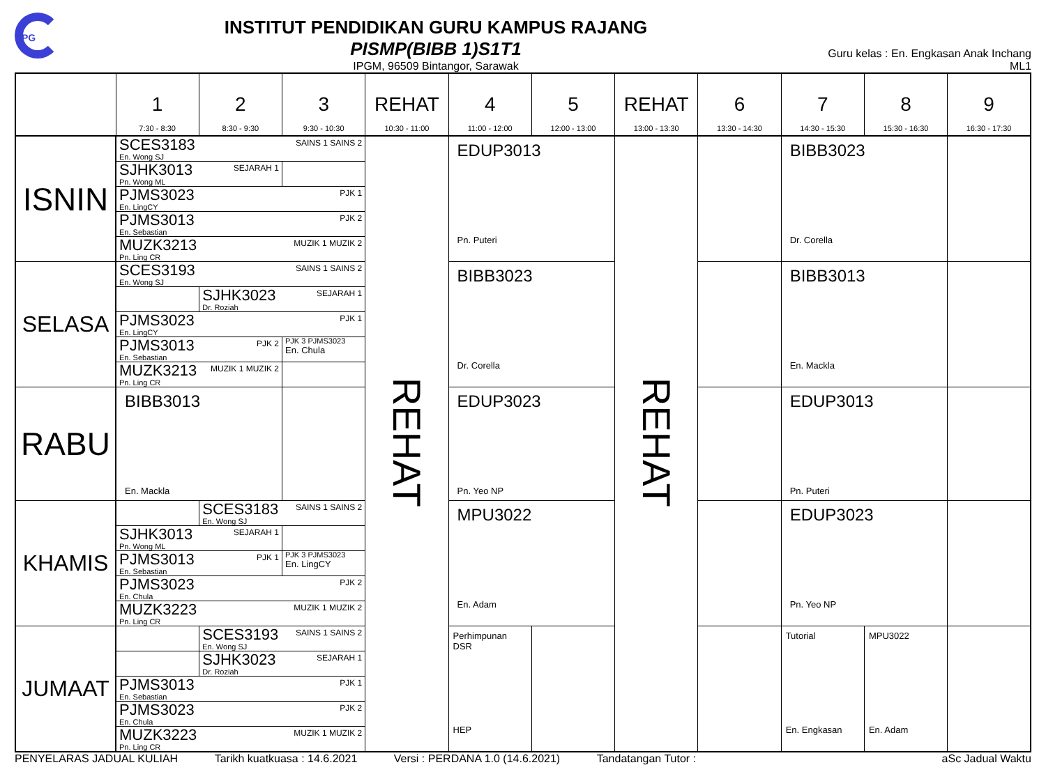iPG
INSTITUT PENDIDIKAN GURU KAMPUS RAJANG
PISMP(BIBB 1)S1T1
IPGM, 96509 Bintangor, Sarawak
Guru kelas : En. Engkasan Anak Inchang
ML1
| | 1 7:30 - 8:30 | 2 8:30 - 9:30 | 3 9:30 - 10:30 | REHAT 10:30 - 11:00 | 4 11:00 - 12:00 | 5 12:00 - 13:00 | REHAT 13:00 - 13:30 | 6 13:30 - 14:30 | 7 14:30 - 15:30 | 8 15:30 - 16:30 | 9 16:30 - 17:30 |
| ISNIN | / SAINS 1 SAINS 2 SCES3183 En. Wong SJ / / / SEJARAH 1 SJHK3013 Pn. Wong ML / / / PJK 1 PJMS3023 En. LingCY / / / PJK 2 PJMS3013 En. Sebastian / / / MUZIK 1 MUZIK 2 MUZK3213 Pn. Ling CR / / | | | REHAT | EDUP3013 Pn. Puteri | | REHAT | | BIBB3023 Dr. Corella | | |
| SELASA | / SAINS 1 SAINS 2 SCES3193 En. Wong SJ / / / / / SEJARAH 1 SJHK3023 Dr. Roziah / / / PJK 1 PJMS3023 En. LingCY / / / / PJK 2 PJMS3013 En. Sebastian / / PJK 3 PJMS3023 En. Chula / / MUZIK 1 MUZIK 2 MUZK3213 Pn. Ling CR / / / | | | | BIBB3023 Dr. Corella | | | | BIBB3013 En. Mackla | | |
| RABU | BIBB3013 En. Mackla | | | | EDUP3023 Pn. Yeo NP | | | | EDUP3013 Pn. Puteri | | |
| KHAMIS | / / SAINS 1 SAINS 2 SCES3183 En. Wong SJ / / / SEJARAH 1 SJHK3013 Pn. Wong ML / / / / PJK 1 PJMS3013 En. Sebastian / / PJK 3 PJMS3023 En. LingCY / / PJK 2 PJMS3023 En. Chula / / / / MUZIK 1 MUZIK 2 MUZK3223 Pn. Ling CR / / / | | | | MPU3022 En. Adam | | | | EDUP3023 Pn. Yeo NP | | |
| JUMAAT | / / SAINS 1 SAINS 2 SCES3193 En. Wong SJ / / / SEJARAH 1 SJHK3023 Dr. Roziah / / PJK 1 PJMS3013 En. Sebastian / / / PJK 2 PJMS3023 En. Chula / / / MUZIK 1 MUZIK 2 MUZK3223 Pn. Ling CR / / | | | | Perhimpunan DSR HEP | | | | Tutorial En. Engkasan | MPU3022 En. Adam | |
PENYELARAS JADUAL KULIAH Tarikh kuatkuasa : 14.6.2021 Versi : PERDANA 1.0 (14.6.2021) Tandatangan Tutor : aSc Jadual Waktu